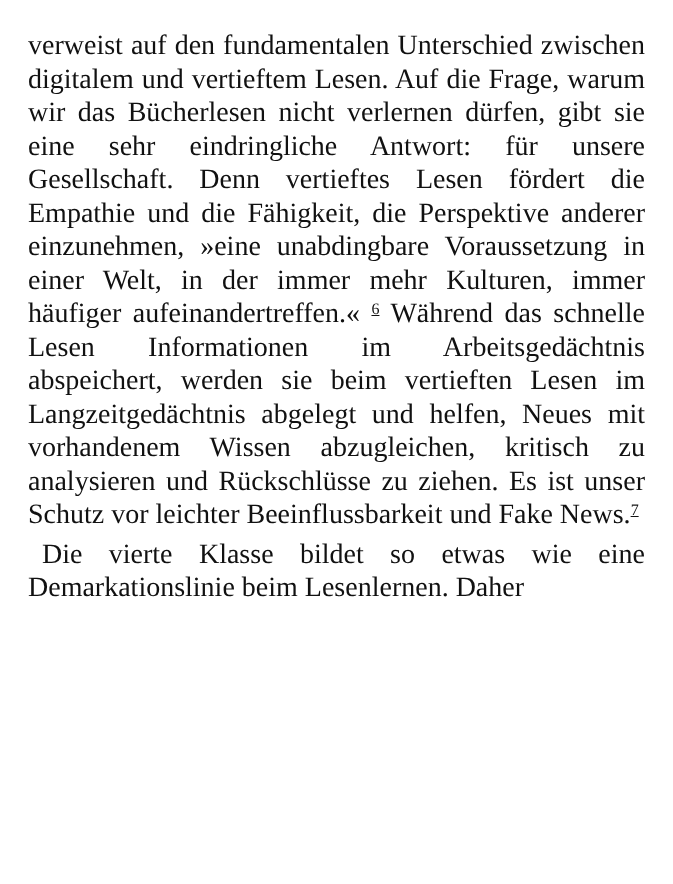verweist auf den fundamentalen Unterschied zwischen digitalem und vertieftem Lesen. Auf die Frage, warum wir das Bücherlesen nicht verlernen dürfen, gibt sie eine sehr eindringliche Antwort: für unsere Gesellschaft. Denn vertieftes Lesen fördert die Empathie und die Fähigkeit, die Perspektive anderer einzunehmen, »eine unabdingbare Voraussetzung in einer Welt, in der immer mehr Kulturen, immer häufiger aufeinandertreffen.« <sup>6</sup> Während das schnelle Lesen Informationen im Arbeitsgedächtnis abspeichert, werden sie beim vertieften Lesen im Langzeitgedächtnis abgelegt und helfen, Neues mit vorhandenem Wissen abzugleichen, kritisch zu analysieren und Rückschlüsse zu ziehen. Es ist unser Schutz vor leichter Beeinflussbarkeit und Fake News.<sup>7</sup>
Die vierte Klasse bildet so etwas wie eine Demarkationslinie beim Lesenlernen. Daher